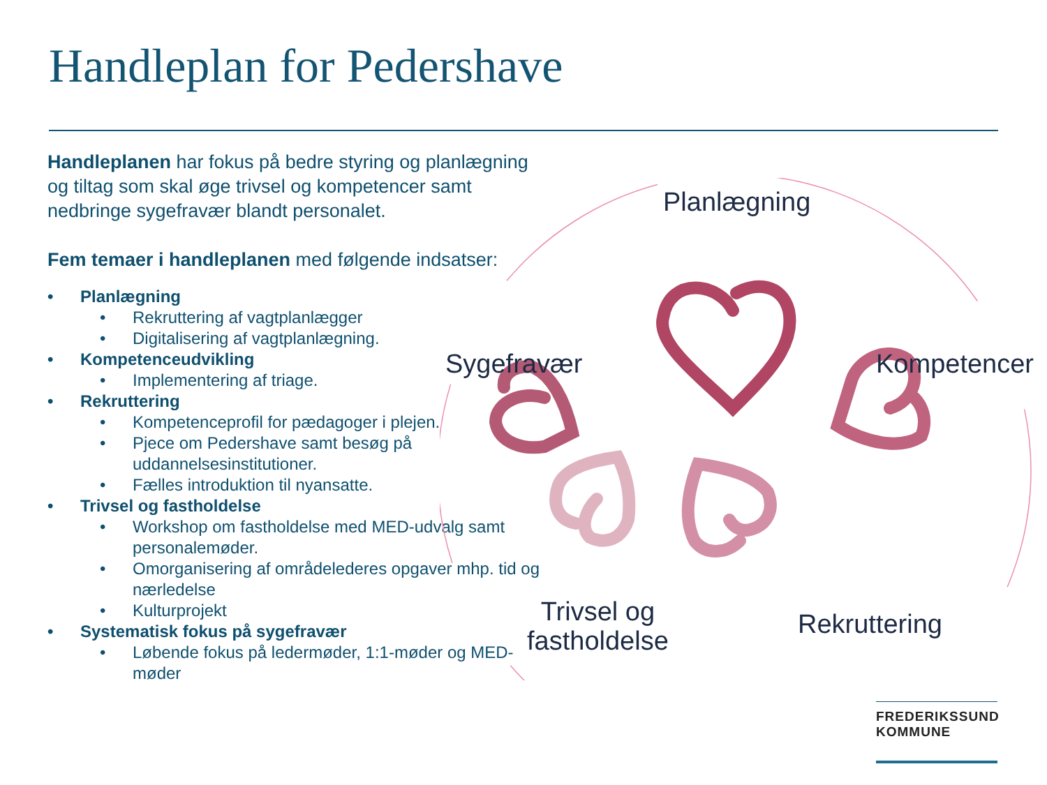Handleplan for Pedershave
Handleplanen har fokus på bedre styring og planlægning og tiltag som skal øge trivsel og kompetencer samt nedbringe sygefravær blandt personalet.
Fem temaer i handleplanen med følgende indsatser:
• Planlægning
• Rekruttering af vagtplanlægger
• Digitalisering af vagtplanlægning.
• Kompetenceudvikling
• Implementering af triage.
• Rekruttering
• Kompetenceprofil for pædagoger i plejen.
• Pjece om Pedershave samt besøg på uddannelsesinstitutioner.
• Fælles introduktion til nyansatte.
• Trivsel og fastholdelse
• Workshop om fastholdelse med MED-udvalg samt personalemøder.
• Omorganisering af områdelederes opgaver mhp. tid og nærledelse
• Kulturprojekt
• Systematisk fokus på sygefravær
• Løbende fokus på ledermøder, 1:1-møder og MED-møder
Planlægning
Sygefravær Kompetencer
Trivsel og
fastholdelse
Rekruttering
FREDERIKSSUND
KOMMUNE